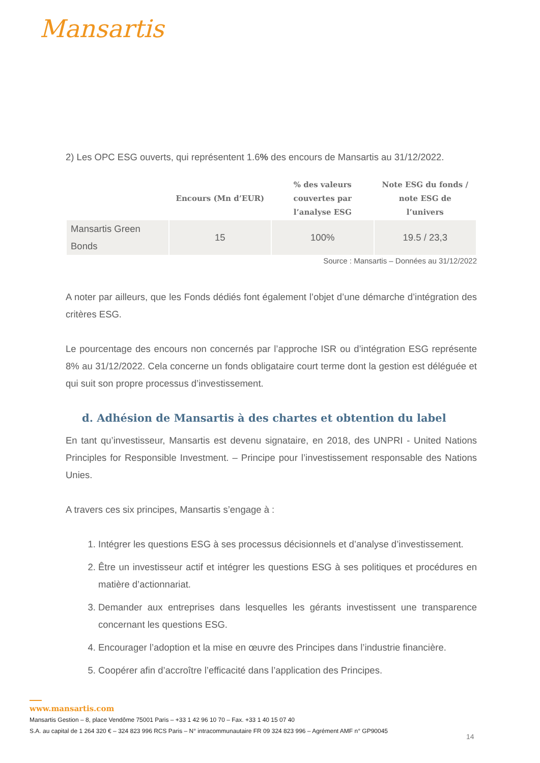Mansartis
2) Les OPC ESG ouverts, qui représentent 1.6% des encours de Mansartis au 31/12/2022.
| | Encours (Mn d’EUR) | % des valeurs couvertes par l’analyse ESG | Note ESG du fonds / note ESG de l’univers |
| --- | --- | --- | --- |
| Mansartis Green Bonds | 15 | 100% | 19.5 / 23,3 |
Source : Mansartis – Données au 31/12/2022
A noter par ailleurs, que les Fonds dédiés font également l’objet d’une démarche d’intégration des critères ESG.
Le pourcentage des encours non concernés par l’approche ISR ou d’intégration ESG représente 8% au 31/12/2022. Cela concerne un fonds obligataire court terme dont la gestion est déléguée et qui suit son propre processus d’investissement.
d. Adhésion de Mansartis à des chartes et obtention du label
En tant qu’investisseur, Mansartis est devenu signataire, en 2018, des UNPRI - United Nations Principles for Responsible Investment. – Principe pour l’investissement responsable des Nations Unies.
A travers ces six principes, Mansartis s’engage à :
1. Intégrer les questions ESG à ses processus décisionnels et d’analyse d’investissement.
2. Être un investisseur actif et intégrer les questions ESG à ses politiques et procédures en matière d’actionnariat.
3. Demander aux entreprises dans lesquelles les gérants investissent une transparence concernant les questions ESG.
4. Encourager l’adoption et la mise en œuvre des Principes dans l’industrie financière.
5. Coopérer afin d’accroître l’efficacité dans l’application des Principes.
www.mansartis.com
Mansartis Gestion – 8, place Vendôme 75001 Paris – +33 1 42 96 10 70 – Fax. +33 1 40 15 07 40
S.A. au capital de 1 264 320 € – 324 823 996 RCS Paris – N° intracommunautaire FR 09 324 823 996 – Agrément AMF n° GP90045
14